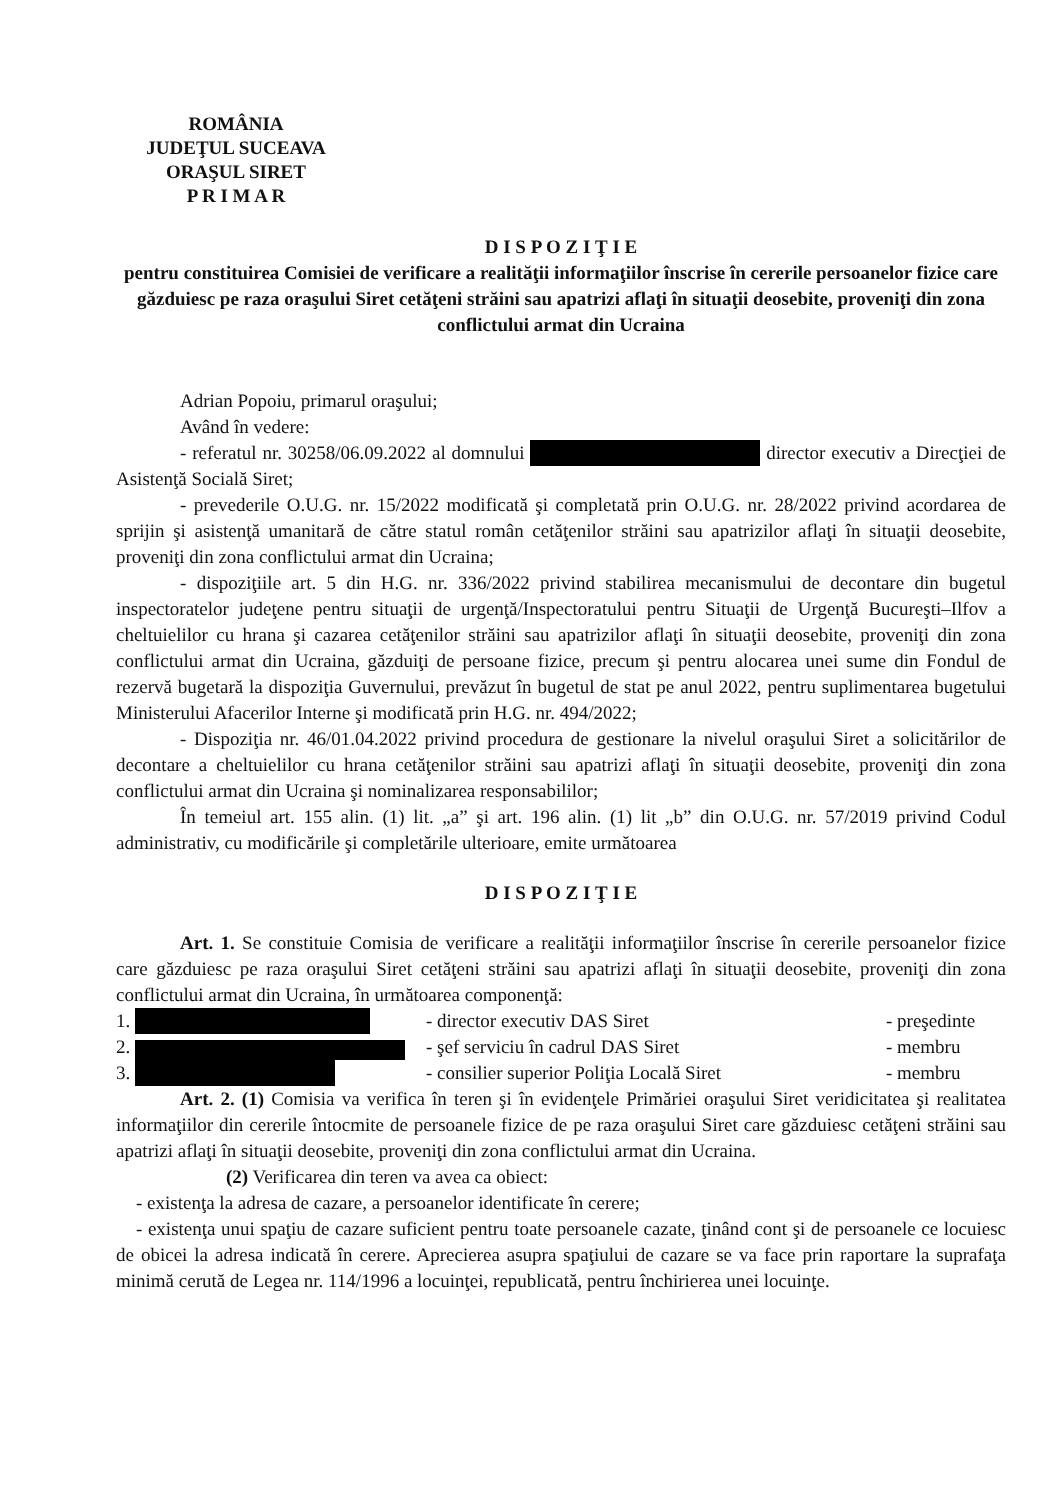ROMÂNIA
JUDEŢUL SUCEAVA
ORAŞUL SIRET
P R I M A R
D I S P O Z I Ţ I E
pentru constituirea Comisiei de verificare a realităţii informaţiilor înscrise în cererile persoanelor fizice care găzduiesc pe raza oraşului Siret cetăţeni străini sau apatrizi aflaţi în situaţii deosebite, proveniţi din zona conflictului armat din Ucraina
Adrian Popoiu, primarul oraşului;
Având în vedere:
- referatul nr. 30258/06.09.2022 al domnului director executiv a Direcţiei de Asistenţă Socială Siret;
- prevederile O.U.G. nr. 15/2022 modificată şi completată prin O.U.G. nr. 28/2022 privind acordarea de sprijin şi asistenţă umanitară de către statul român cetăţenilor străini sau apatrizilor aflaţi în situaţii deosebite, proveniţi din zona conflictului armat din Ucraina;
- dispoziţiile art. 5 din H.G. nr. 336/2022 privind stabilirea mecanismului de decontare din bugetul inspectoratelor judeţene pentru situaţii de urgenţă/Inspectoratului pentru Situaţii de Urgenţă Bucureşti–Ilfov a cheltuielilor cu hrana şi cazarea cetăţenilor străini sau apatrizilor aflaţi în situaţii deosebite, proveniţi din zona conflictului armat din Ucraina, găzduiţi de persoane fizice, precum şi pentru alocarea unei sume din Fondul de rezervă bugetară la dispoziţia Guvernului, prevăzut în bugetul de stat pe anul 2022, pentru suplimentarea bugetului Ministerului Afacerilor Interne şi modificată prin H.G. nr. 494/2022;
- Dispoziţia nr. 46/01.04.2022 privind procedura de gestionare la nivelul oraşului Siret a solicitărilor de decontare a cheltuielilor cu hrana cetăţenilor străini sau apatrizi aflaţi în situaţii deosebite, proveniţi din zona conflictului armat din Ucraina şi nominalizarea responsabililor;
În temeiul art. 155 alin. (1) lit. „a” şi art. 196 alin. (1) lit „b” din O.U.G. nr. 57/2019 privind Codul administrativ, cu modificările şi completările ulterioare, emite următoarea
D I S P O Z I Ţ I E
Art. 1. Se constituie Comisia de verificare a realităţii informaţiilor înscrise în cererile persoanelor fizice care găzduiesc pe raza oraşului Siret cetăţeni străini sau apatrizi aflaţi în situaţii deosebite, proveniţi din zona conflictului armat din Ucraina, în următoarea componenţă:
1. - director executiv DAS Siret - preşedinte
2. - şef serviciu în cadrul DAS Siret - membru
3. - consilier superior Poliţia Locală Siret - membru
Art. 2. (1) Comisia va verifica în teren şi în evidenţele Primăriei oraşului Siret veridicitatea şi realitatea informaţiilor din cererile întocmite de persoanele fizice de pe raza oraşului Siret care găzduiesc cetăţeni străini sau apatrizi aflaţi în situaţii deosebite, proveniţi din zona conflictului armat din Ucraina.
(2) Verificarea din teren va avea ca obiect:
- existenţa la adresa de cazare, a persoanelor identificate în cerere;
- existenţa unui spaţiu de cazare suficient pentru toate persoanele cazate, ţinând cont şi de persoanele ce locuiesc de obicei la adresa indicată în cerere. Aprecierea asupra spaţiului de cazare se va face prin raportare la suprafaţa minimă cerută de Legea nr. 114/1996 a locuinţei, republicată, pentru închirierea unei locuinţe.